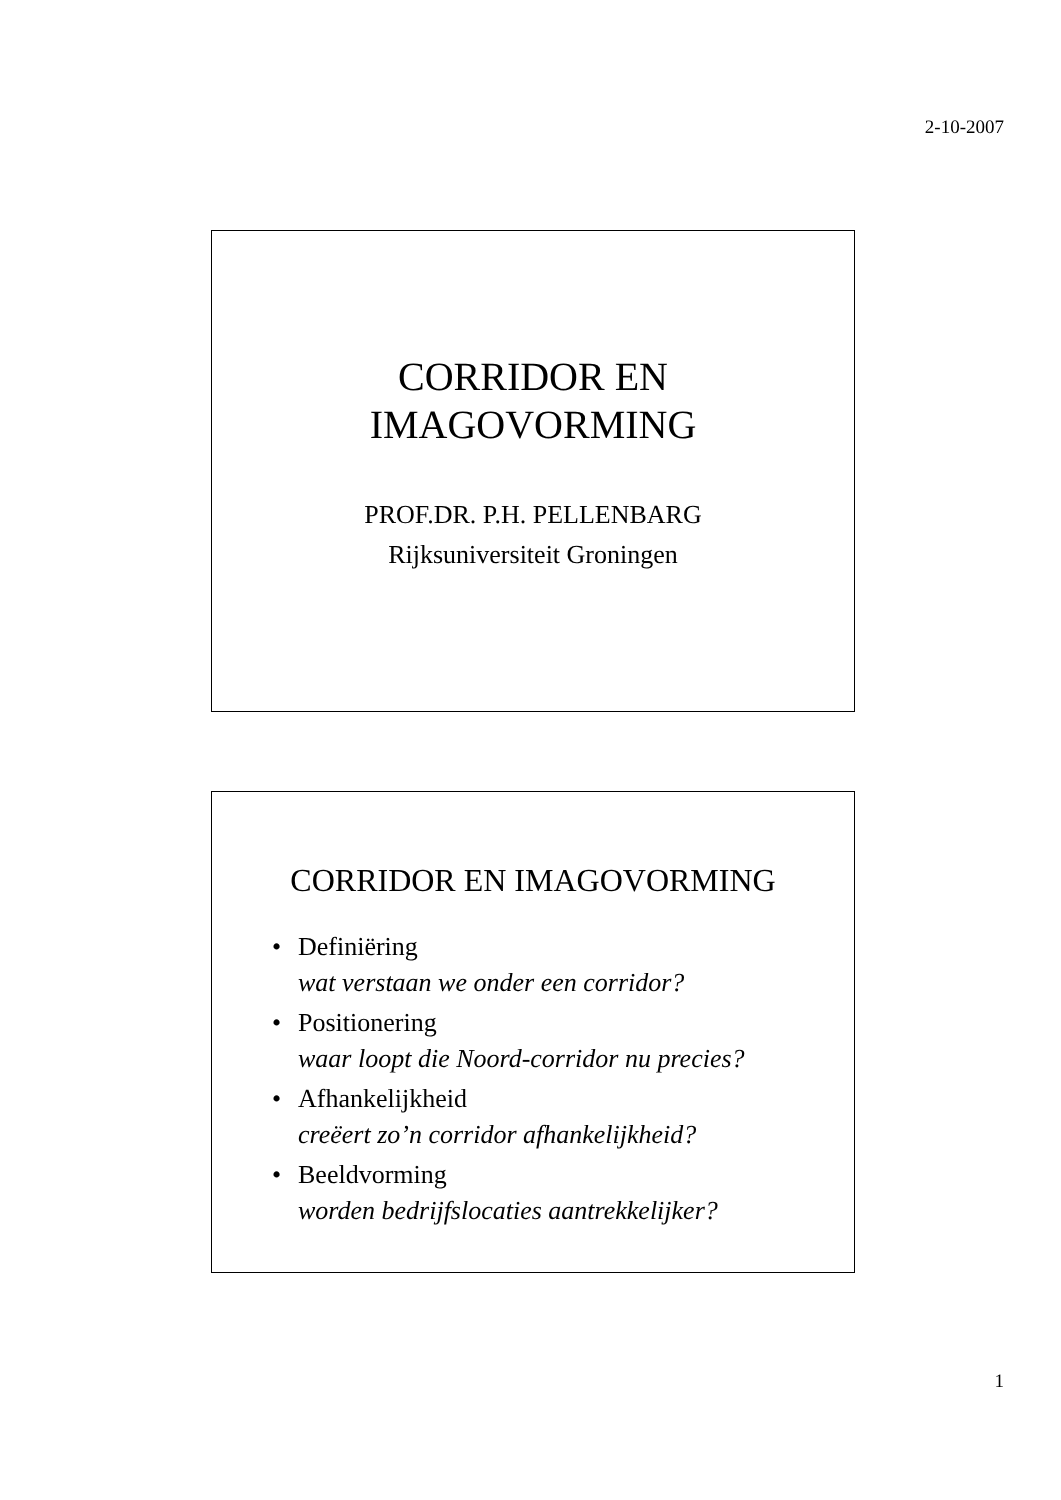2-10-2007
CORRIDOR EN
IMAGOVORMING
PROF.DR. P.H. PELLENBARG
Rijksuniversiteit Groningen
CORRIDOR EN IMAGOVORMING
• Definiëring
wat verstaan we onder een corridor?
• Positionering
waar loopt die Noord-corridor nu precies?
• Afhankelijkheid
creëert zo’n corridor afhankelijkheid?
• Beeldvorming
worden bedrijfslocaties aantrekkelijker?
1